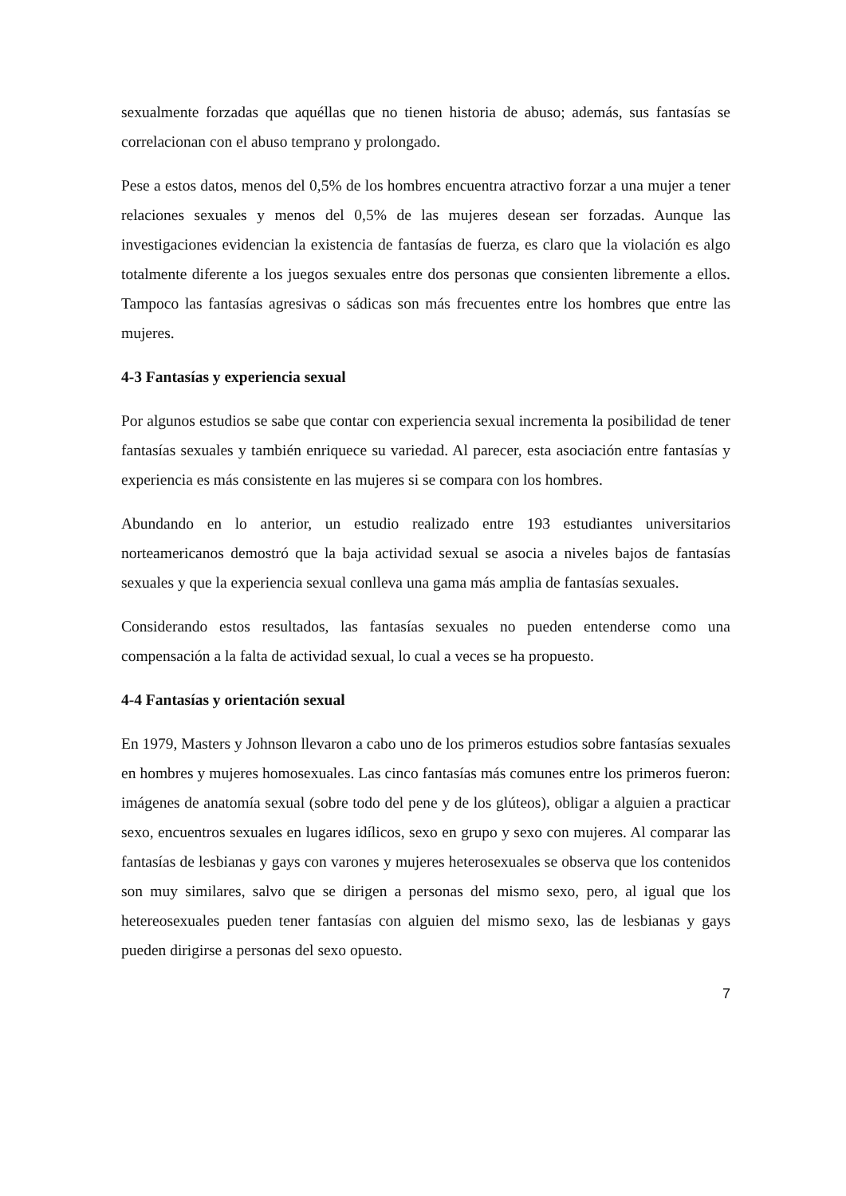sexualmente forzadas que aquéllas que no tienen historia de abuso; además, sus fantasías se correlacionan con el abuso temprano y prolongado.
Pese a estos datos, menos del 0,5% de los hombres encuentra atractivo forzar a una mujer a tener relaciones sexuales y menos del 0,5% de las mujeres desean ser forzadas. Aunque las investigaciones evidencian la existencia de fantasías de fuerza, es claro que la violación es algo totalmente diferente a los juegos sexuales entre dos personas que consienten libremente a ellos. Tampoco las fantasías agresivas o sádicas son más frecuentes entre los hombres que entre las mujeres.
4-3 Fantasías y experiencia sexual
Por algunos estudios se sabe que contar con experiencia sexual incrementa la posibilidad de tener fantasías sexuales y también enriquece su variedad. Al parecer, esta asociación entre fantasías y experiencia es más consistente en las mujeres si se compara con los hombres.
Abundando en lo anterior, un estudio realizado entre 193 estudiantes universitarios norteamericanos demostró que la baja actividad sexual se asocia a niveles bajos de fantasías sexuales y que la experiencia sexual conlleva una gama más amplia de fantasías sexuales.
Considerando estos resultados, las fantasías sexuales no pueden entenderse como una compensación a la falta de actividad sexual, lo cual a veces se ha propuesto.
4-4 Fantasías y orientación sexual
En 1979, Masters y Johnson llevaron a cabo uno de los primeros estudios sobre fantasías sexuales en hombres y mujeres homosexuales. Las cinco fantasías más comunes entre los primeros fueron: imágenes de anatomía sexual (sobre todo del pene y de los glúteos), obligar a alguien a practicar sexo, encuentros sexuales en lugares idílicos, sexo en grupo y sexo con mujeres. Al comparar las fantasías de lesbianas y gays con varones y mujeres heterosexuales se observa que los contenidos son muy similares, salvo que se dirigen a personas del mismo sexo, pero, al igual que los hetereosexuales pueden tener fantasías con alguien del mismo sexo, las de lesbianas y gays pueden dirigirse a personas del sexo opuesto.
7